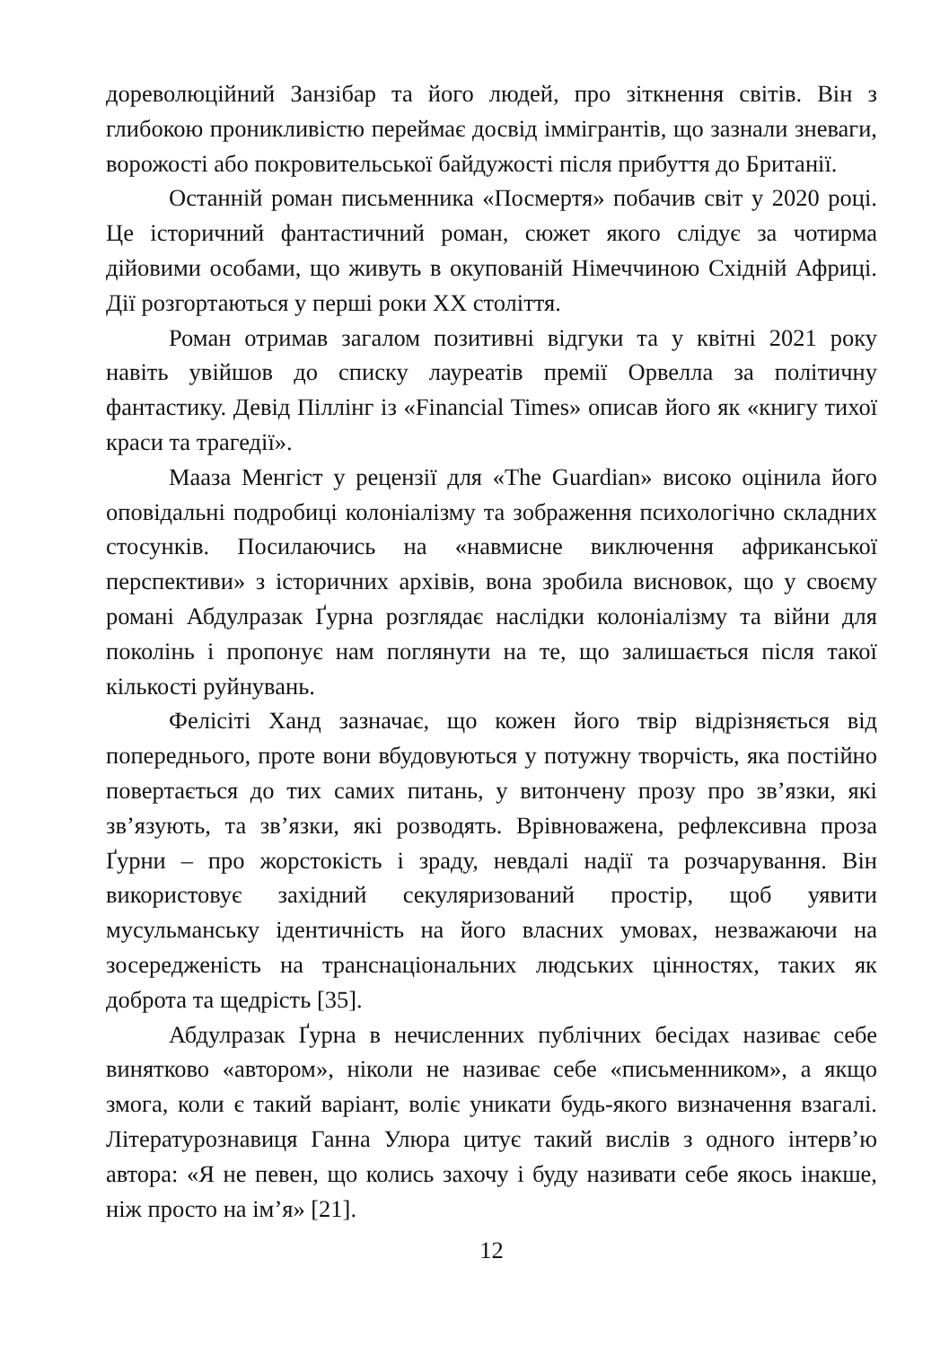дореволюційний Занзібар та його людей, про зіткнення світів. Він з глибокою проникливістю переймає досвід іммігрантів, що зазнали зневаги, ворожості або покровительської байдужості після прибуття до Британії.
Останній роман письменника «Посмертя» побачив світ у 2020 році. Це історичний фантастичний роман, сюжет якого слідує за чотирма дійовими особами, що живуть в окупованій Німеччиною Східній Африці. Дії розгортаються у перші роки XX століття.
Роман отримав загалом позитивні відгуки та у квітні 2021 року навіть увійшов до списку лауреатів премії Орвелла за політичну фантастику. Девід Піллінг із «Financial Times» описав його як «книгу тихої краси та трагедії».
Мааза Менгіст у рецензії для «The Guardian» високо оцінила його оповідальні подробиці колоніалізму та зображення психологічно складних стосунків. Посилаючись на «навмисне виключення африканської перспективи» з історичних архівів, вона зробила висновок, що у своєму романі Абдулразак Ґурна розглядає наслідки колоніалізму та війни для поколінь і пропонує нам поглянути на те, що залишається після такої кількості руйнувань.
Фелісіті Ханд зазначає, що кожен його твір відрізняється від попереднього, проте вони вбудовуються у потужну творчість, яка постійно повертається до тих самих питань, у витончену прозу про зв’язки, які зв’язують, та зв’язки, які розводять. Врівноважена, рефлексивна проза Ґурни – про жорстокість і зраду, невдалі надії та розчарування. Він використовує західний секуляризований простір, щоб уявити мусульманську ідентичність на його власних умовах, незважаючи на зосередженість на транснаціональних людських цінностях, таких як доброта та щедрість [35].
Абдулразак Ґурна в нечисленних публічних бесідах називає себе винятково «автором», ніколи не називає себе «письменником», а якщо змога, коли є такий варіант, воліє уникати будь-якого визначення взагалі. Літературознавиця Ганна Улюра цитує такий вислів з одного інтерв’ю автора: «Я не певен, що колись захочу і буду називати себе якось інакше, ніж просто на ім’я» [21].
12